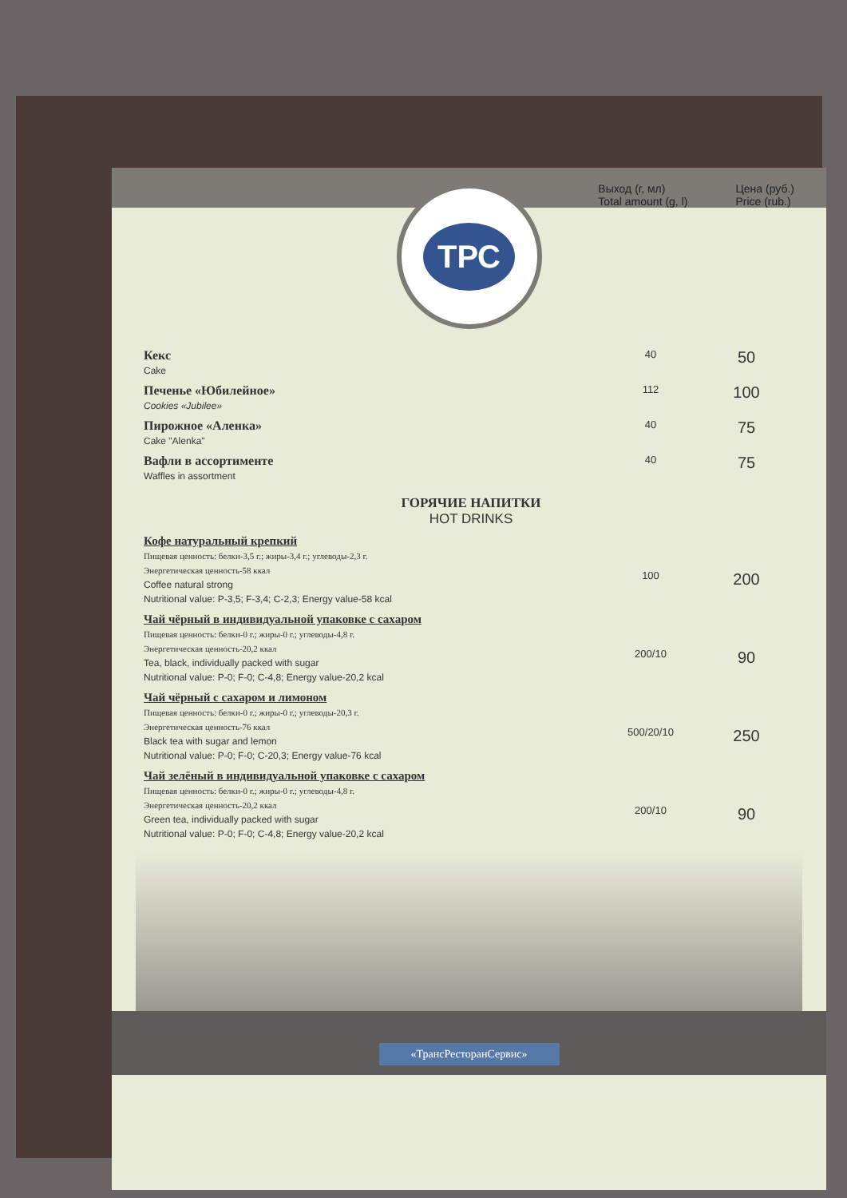Выход (г, мл)
Total amount (g, l)
Цена (руб.)
Price (rub.)
ТРС
| Кекс Cake | 40 | 50 |
| Печенье «Юбилейное» Cookies «Jubilee» | 112 | 100 |
| Пирожное «Аленка» Cake "Alenka" | 40 | 75 |
| Вафли в ассортименте Waffles in assortment | 40 | 75 |
| ГОРЯЧИЕ НАПИТКИ HOT DRINKS | | |
| Кофе натуральный крепкий Пищевая ценность: белки-3,5 г.; жиры-3,4 г.; углеводы-2,3 г. Энергетическая ценность-58 ккал Coffee natural strong Nutritional value: P-3,5; F-3,4; C-2,3; Energy value-58 kcal | 100 | 200 |
| Чай чёрный в индивидуальной упаковке с сахаром Пищевая ценность: белки-0 г.; жиры-0 г.; углеводы-4,8 г. Энергетическая ценность-20,2 ккал Tea, black, individually packed with sugar Nutritional value: P-0; F-0; C-4,8; Energy value-20,2 kcal | 200/10 | 90 |
| Чай чёрный с сахаром и лимоном Пищевая ценность: белки-0 г.; жиры-0 г.; углеводы-20,3 г. Энергетическая ценность-76 ккал Black tea with sugar and lemon Nutritional value: P-0; F-0; C-20,3; Energy value-76 kcal | 500/20/10 | 250 |
| Чай зелёный в индивидуальной упаковке с сахаром Пищевая ценность: белки-0 г.; жиры-0 г.; углеводы-4,8 г. Энергетическая ценность-20,2 ккал Green tea, individually packed with sugar Nutritional value: P-0; F-0; C-4,8; Energy value-20,2 kcal | 200/10 | 90 |
«ТрансРесторанСервис»